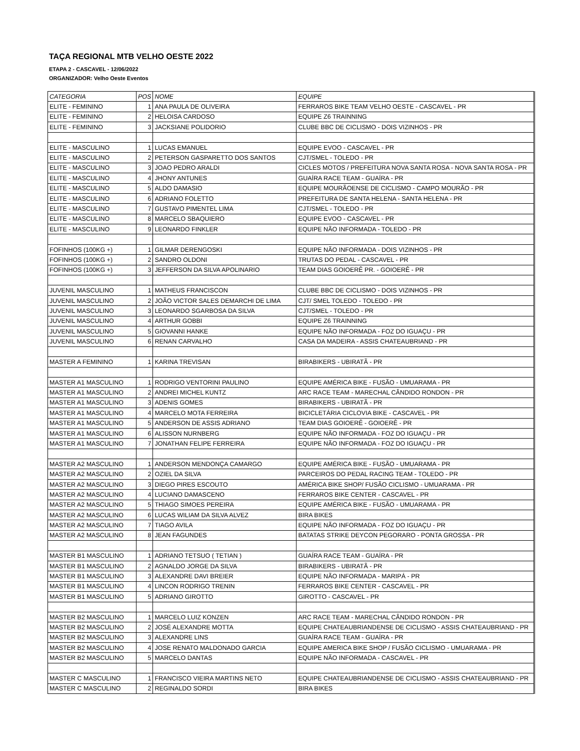TAÇA REGIONAL MTB VELHO OESTE 2022
ETAPA 2 - CASCAVEL - 12/06/2022
ORGANIZADOR: Velho Oeste Eventos
| CATEGORIA | POS | NOME | EQUIPE |
| --- | --- | --- | --- |
| ELITE - FEMININO | 1 | ANA PAULA DE OLIVEIRA | FERRAROS BIKE TEAM VELHO OESTE - CASCAVEL - PR |
| ELITE - FEMININO | 2 | HELOISA CARDOSO | EQUIPE Z6 TRAINNING |
| ELITE - FEMININO | 3 | JACKSIANE POLIDORIO | CLUBE BBC DE CICLISMO - DOIS VIZINHOS - PR |
| ELITE - MASCULINO | 1 | LUCAS EMANUEL | EQUIPE EVOO - CASCAVEL - PR |
| ELITE - MASCULINO | 2 | PETERSON GASPARETTO DOS SANTOS | CJT/SMEL - TOLEDO - PR |
| ELITE - MASCULINO | 3 | JOAO PEDRO ARALDI | CICLES MOTOS / PREFEITURA NOVA SANTA ROSA - NOVA SANTA ROSA - PR |
| ELITE - MASCULINO | 4 | JHONY ANTUNES | GUAÍRA RACE TEAM - GUAÍRA - PR |
| ELITE - MASCULINO | 5 | ALDO DAMASIO | EQUIPE MOURÃOENSE DE CICLISMO - CAMPO MOURÃO - PR |
| ELITE - MASCULINO | 6 | ADRIANO FOLETTO | PREFEITURA DE SANTA HELENA - SANTA HELENA - PR |
| ELITE - MASCULINO | 7 | GUSTAVO PIMENTEL LIMA | CJT/SMEL - TOLEDO - PR |
| ELITE - MASCULINO | 8 | MARCELO SBAQUIERO | EQUIPE EVOO - CASCAVEL - PR |
| ELITE - MASCULINO | 9 | LEONARDO FINKLER | EQUIPE NÃO INFORMADA - TOLEDO - PR |
| FOFINHOS (100KG +) | 1 | GILMAR DERENGOSKI | EQUIPE NÃO INFORMADA - DOIS VIZINHOS - PR |
| FOFINHOS (100KG +) | 2 | SANDRO OLDONI | TRUTAS DO PEDAL - CASCAVEL - PR |
| FOFINHOS (100KG +) | 3 | JEFFERSON DA SILVA APOLINARIO | TEAM DIAS GOIOERÊ PR. - GOIOERÊ - PR |
| JUVENIL MASCULINO | 1 | MATHEUS FRANCISCON | CLUBE BBC DE CICLISMO - DOIS VIZINHOS - PR |
| JUVENIL MASCULINO | 2 | JOÃO VICTOR SALES DEMARCHI DE LIMA | CJT/ SMEL TOLEDO - TOLEDO - PR |
| JUVENIL MASCULINO | 3 | LEONARDO SGARBOSA DA SILVA | CJT/SMEL - TOLEDO - PR |
| JUVENIL MASCULINO | 4 | ARTHUR GOBBI | EQUIPE Z6 TRAINNING |
| JUVENIL MASCULINO | 5 | GIOVANNI HANKE | EQUIPE NÃO INFORMADA - FOZ DO IGUAÇU - PR |
| JUVENIL MASCULINO | 6 | RENAN CARVALHO | CASA DA MADEIRA - ASSIS CHATEAUBRIAND - PR |
| MASTER A FEMININO | 1 | KARINA TREVISAN | BIRABIKERS - UBIRATÃ - PR |
| MASTER A1 MASCULINO | 1 | RODRIGO VENTORINI PAULINO | EQUIPE AMÉRICA BIKE - FUSÃO - UMUARAMA - PR |
| MASTER A1 MASCULINO | 2 | ANDREI MICHEL KUNTZ | ARC RACE TEAM - MARECHAL CÂNDIDO RONDON - PR |
| MASTER A1 MASCULINO | 3 | ADENIS GOMES | BIRABIKERS - UBIRATÃ - PR |
| MASTER A1 MASCULINO | 4 | MARCELO MOTA FERREIRA | BICICLETÁRIA CICLOVIA BIKE - CASCAVEL - PR |
| MASTER A1 MASCULINO | 5 | ANDERSON DE ASSIS ADRIANO | TEAM DIAS GOIOERÊ - GOIOERÊ - PR |
| MASTER A1 MASCULINO | 6 | ALISSON NURNBERG | EQUIPE NÃO INFORMADA - FOZ DO IGUAÇU - PR |
| MASTER A1 MASCULINO | 7 | JONATHAN FELIPE FERREIRA | EQUIPE NÃO INFORMADA - FOZ DO IGUAÇU - PR |
| MASTER A2 MASCULINO | 1 | ANDERSON MENDONÇA CAMARGO | EQUIPE AMÉRICA BIKE - FUSÃO - UMUARAMA - PR |
| MASTER A2 MASCULINO | 2 | OZIEL DA SILVA | PARCEIROS DO PEDAL RACING TEAM - TOLEDO - PR |
| MASTER A2 MASCULINO | 3 | DIEGO PIRES ESCOUTO | AMÉRICA BIKE SHOP/ FUSÃO CICLISMO - UMUARAMA - PR |
| MASTER A2 MASCULINO | 4 | LUCIANO DAMASCENO | FERRAROS BIKE CENTER - CASCAVEL - PR |
| MASTER A2 MASCULINO | 5 | THIAGO SIMOES PEREIRA | EQUIPE AMÉRICA BIKE - FUSÃO - UMUARAMA - PR |
| MASTER A2 MASCULINO | 6 | LUCAS WILIAM DA SILVA ALVEZ | BIRA BIKES |
| MASTER A2 MASCULINO | 7 | TIAGO AVILA | EQUIPE NÃO INFORMADA - FOZ DO IGUAÇU - PR |
| MASTER A2 MASCULINO | 8 | JEAN FAGUNDES | BATATAS STRIKE DEYCON PEGORARO - PONTA GROSSA - PR |
| MASTER B1 MASCULINO | 1 | ADRIANO TETSUO ( TETIAN ) | GUAÍRA RACE TEAM - GUAÍRA - PR |
| MASTER B1 MASCULINO | 2 | AGNALDO JORGE DA SILVA | BIRABIKERS - UBIRATÃ - PR |
| MASTER B1 MASCULINO | 3 | ALEXANDRE DAVI BREIER | EQUIPE NÃO INFORMADA - MARIPÁ - PR |
| MASTER B1 MASCULINO | 4 | LINCON RODRIGO TRENIN | FERRAROS BIKE CENTER - CASCAVEL - PR |
| MASTER B1 MASCULINO | 5 | ADRIANO GIROTTO | GIROTTO - CASCAVEL - PR |
| MASTER B2 MASCULINO | 1 | MARCELO LUIZ KONZEN | ARC RACE TEAM - MARECHAL CÂNDIDO RONDON - PR |
| MASTER B2 MASCULINO | 2 | JOSÉ ALEXANDRE MOTTA | EQUIPE CHATEAUBRIANDENSE DE CICLISMO - ASSIS CHATEAUBRIAND - PR |
| MASTER B2 MASCULINO | 3 | ALEXANDRE LINS | GUAÍRA RACE TEAM - GUAÍRA - PR |
| MASTER B2 MASCULINO | 4 | JOSE RENATO MALDONADO GARCIA | EQUIPE AMERICA BIKE SHOP / FUSÃO CICLISMO - UMUARAMA - PR |
| MASTER B2 MASCULINO | 5 | MARCELO DANTAS | EQUIPE NÃO INFORMADA - CASCAVEL - PR |
| MASTER C MASCULINO | 1 | FRANCISCO VIEIRA MARTINS NETO | EQUIPE CHATEAUBRIANDENSE DE CICLISMO - ASSIS CHATEAUBRIAND - PR |
| MASTER C MASCULINO | 2 | REGINALDO SORDI | BIRA BIKES |